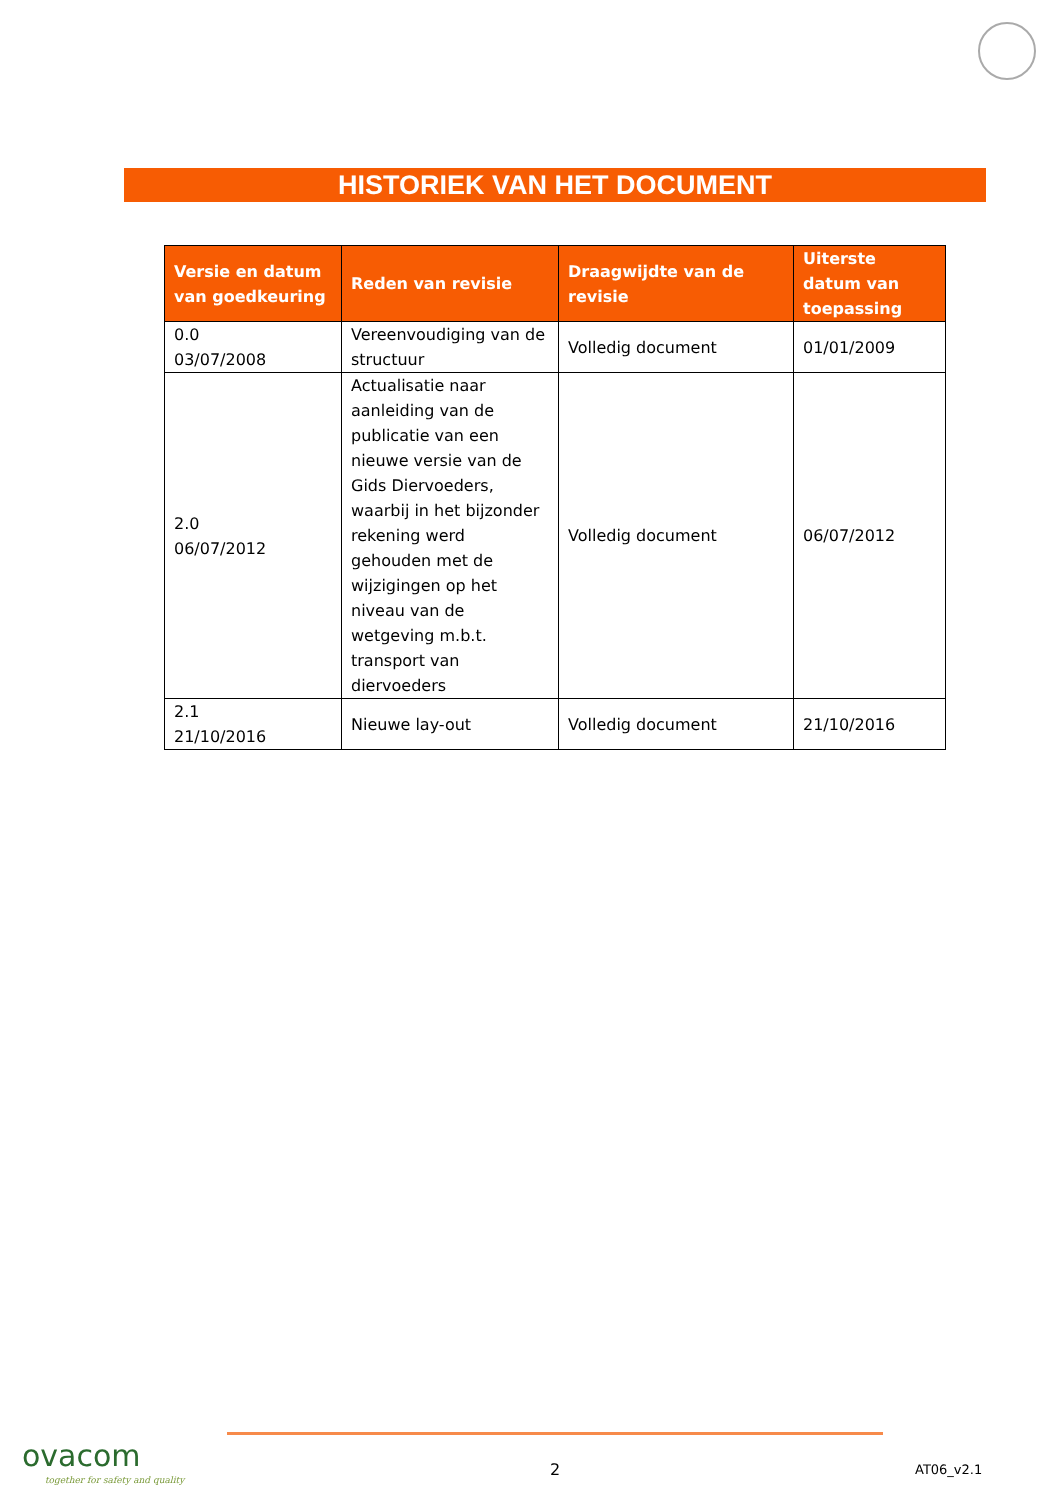HISTORIEK VAN HET DOCUMENT
| Versie en datum van goedkeuring | Reden van revisie | Draagwijdte van de revisie | Uiterste datum van toepassing |
| --- | --- | --- | --- |
| 0.0 03/07/2008 | Vereenvoudiging van de structuur | Volledig document | 01/01/2009 |
| 2.0 06/07/2012 | Actualisatie naar aanleiding van de publicatie van een nieuwe versie van de Gids Diervoeders, waarbij in het bijzonder rekening werd gehouden met de wijzigingen op het niveau van de wetgeving m.b.t. transport van diervoeders | Volledig document | 06/07/2012 |
| 2.1 21/10/2016 | Nieuwe lay-out | Volledig document | 21/10/2016 |
ovacom
together for safety and quality
2 AT06_v2.1